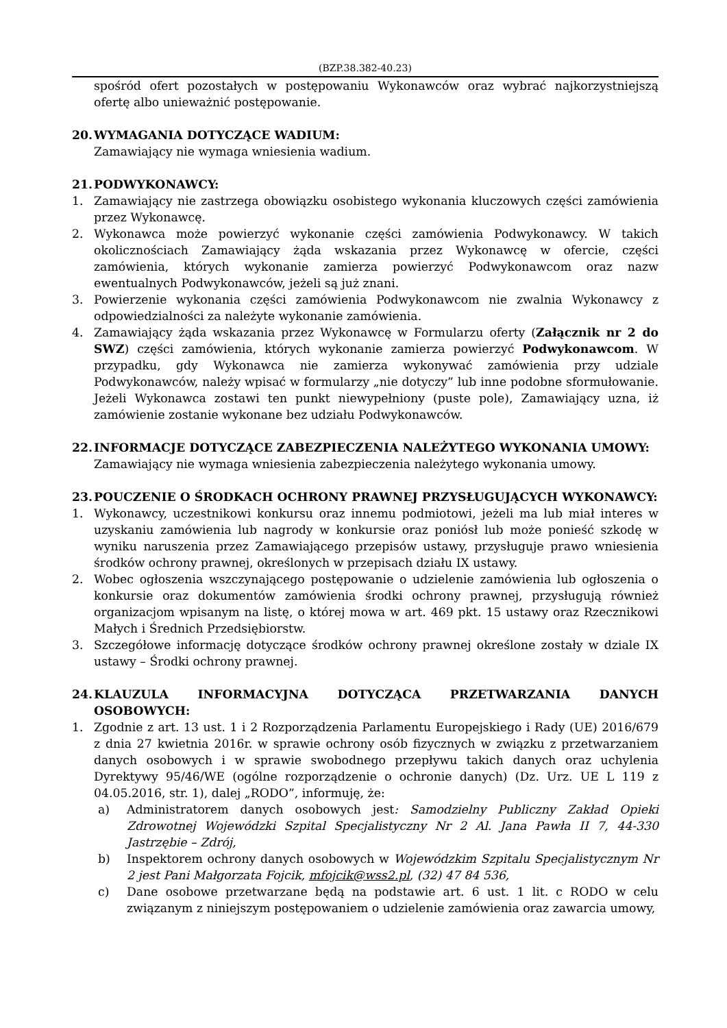(BZP.38.382-40.23)
spośród ofert pozostałych w postępowaniu Wykonawców oraz wybrać najkorzystniejszą ofertę albo unieważnić postępowanie.
20. WYMAGANIA DOTYCZĄCE WADIUM:
Zamawiający nie wymaga wniesienia wadium.
21. PODWYKONAWCY:
1. Zamawiający nie zastrzega obowiązku osobistego wykonania kluczowych części zamówienia przez Wykonawcę.
2. Wykonawca może powierzyć wykonanie części zamówienia Podwykonawcy. W takich okolicznościach Zamawiający żąda wskazania przez Wykonawcę w ofercie, części zamówienia, których wykonanie zamierza powierzyć Podwykonawcom oraz nazw ewentualnych Podwykonawców, jeżeli są już znani.
3. Powierzenie wykonania części zamówienia Podwykonawcom nie zwalnia Wykonawcy z odpowiedzialności za należyte wykonanie zamówienia.
4. Zamawiający żąda wskazania przez Wykonawcę w Formularzu oferty (Załącznik nr 2 do SWZ) części zamówienia, których wykonanie zamierza powierzyć Podwykonawcom. W przypadku, gdy Wykonawca nie zamierza wykonywać zamówienia przy udziale Podwykonawców, należy wpisać w formularzy „nie dotyczy” lub inne podobne sformułowanie. Jeżeli Wykonawca zostawi ten punkt niewypełniony (puste pole), Zamawiający uzna, iż zamówienie zostanie wykonane bez udziału Podwykonawców.
22. INFORMACJE DOTYCZĄCE ZABEZPIECZENIA NALEŻYTEGO WYKONANIA UMOWY:
Zamawiający nie wymaga wniesienia zabezpieczenia należytego wykonania umowy.
23. POUCZENIE O ŚRODKACH OCHRONY PRAWNEJ PRZYSŁUGUJĄCYCH WYKONAWCY:
1. Wykonawcy, uczestnikowi konkursu oraz innemu podmiotowi, jeżeli ma lub miał interes w uzyskaniu zamówienia lub nagrody w konkursie oraz poniósł lub może ponieść szkodę w wyniku naruszenia przez Zamawiającego przepisów ustawy, przysługuje prawo wniesienia środków ochrony prawnej, określonych w przepisach działu IX ustawy.
2. Wobec ogłoszenia wszczynającego postępowanie o udzielenie zamówienia lub ogłoszenia o konkursie oraz dokumentów zamówienia środki ochrony prawnej, przysługują również organizacjom wpisanym na listę, o której mowa w art. 469 pkt. 15 ustawy oraz Rzecznikowi Małych i Średnich Przedsiębiorstw.
3. Szczegółowe informację dotyczące środków ochrony prawnej określone zostały w dziale IX ustawy – Środki ochrony prawnej.
24. KLAUZULA INFORMACYJNA DOTYCZĄCA PRZETWARZANIA DANYCH OSOBOWYCH:
1. Zgodnie z art. 13 ust. 1 i 2 Rozporządzenia Parlamentu Europejskiego i Rady (UE) 2016/679 z dnia 27 kwietnia 2016r. w sprawie ochrony osób fizycznych w związku z przetwarzaniem danych osobowych i w sprawie swobodnego przepływu takich danych oraz uchylenia Dyrektywy 95/46/WE (ogólne rozporządzenie o ochronie danych) (Dz. Urz. UE L 119 z 04.05.2016, str. 1), dalej „RODO”, informuję, że:
a) Administratorem danych osobowych jest: Samodzielny Publiczny Zakład Opieki Zdrowotnej Wojewódzki Szpital Specjalistyczny Nr 2 Al. Jana Pawła II 7, 44-330 Jastrzębie – Zdrój,
b) Inspektorem ochrony danych osobowych w Wojewódzkim Szpitalu Specjalistycznym Nr 2 jest Pani Małgorzata Fojcik, mfojcik@wss2.pl, (32) 47 84 536,
c) Dane osobowe przetwarzane będą na podstawie art. 6 ust. 1 lit. c RODO w celu związanym z niniejszym postępowaniem o udzielenie zamówienia oraz zawarcia umowy,